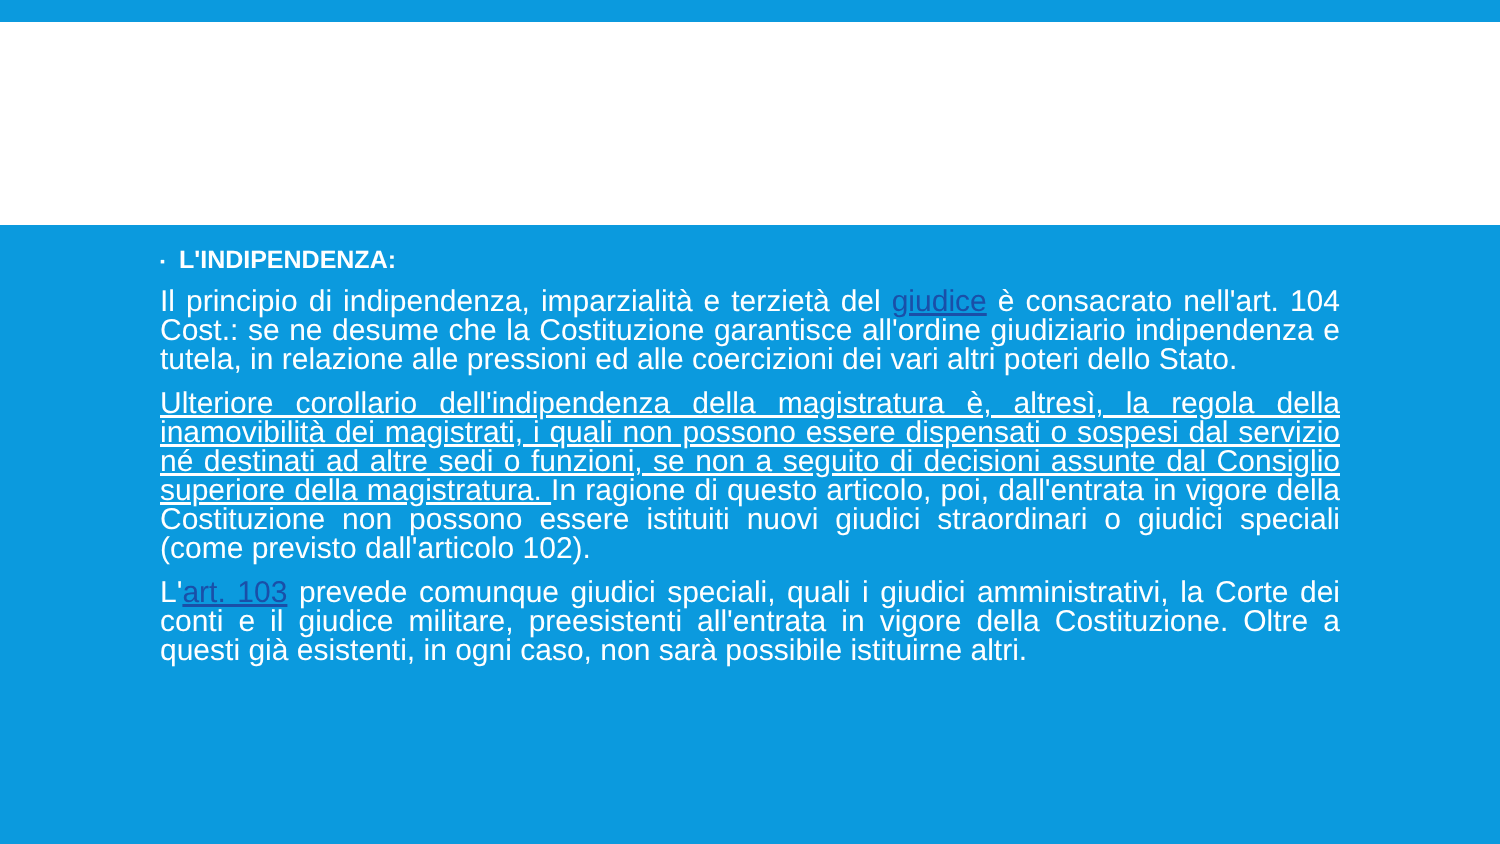▪ L'INDIPENDENZA:
Il principio di indipendenza, imparzialità e terzietà del giudice è consacrato nell'art. 104 Cost.: se ne desume che la Costituzione garantisce all'ordine giudiziario indipendenza e tutela, in relazione alle pressioni ed alle coercizioni dei vari altri poteri dello Stato.
Ulteriore corollario dell'indipendenza della magistratura è, altresì, la regola della inamovibilità dei magistrati, i quali non possono essere dispensati o sospesi dal servizio né destinati ad altre sedi o funzioni, se non a seguito di decisioni assunte dal Consiglio superiore della magistratura. In ragione di questo articolo, poi, dall'entrata in vigore della Costituzione non possono essere istituiti nuovi giudici straordinari o giudici speciali (come previsto dall'articolo 102).
L'art. 103 prevede comunque giudici speciali, quali i giudici amministrativi, la Corte dei conti e il giudice militare, preesistenti all'entrata in vigore della Costituzione. Oltre a questi già esistenti, in ogni caso, non sarà possibile istituirne altri.